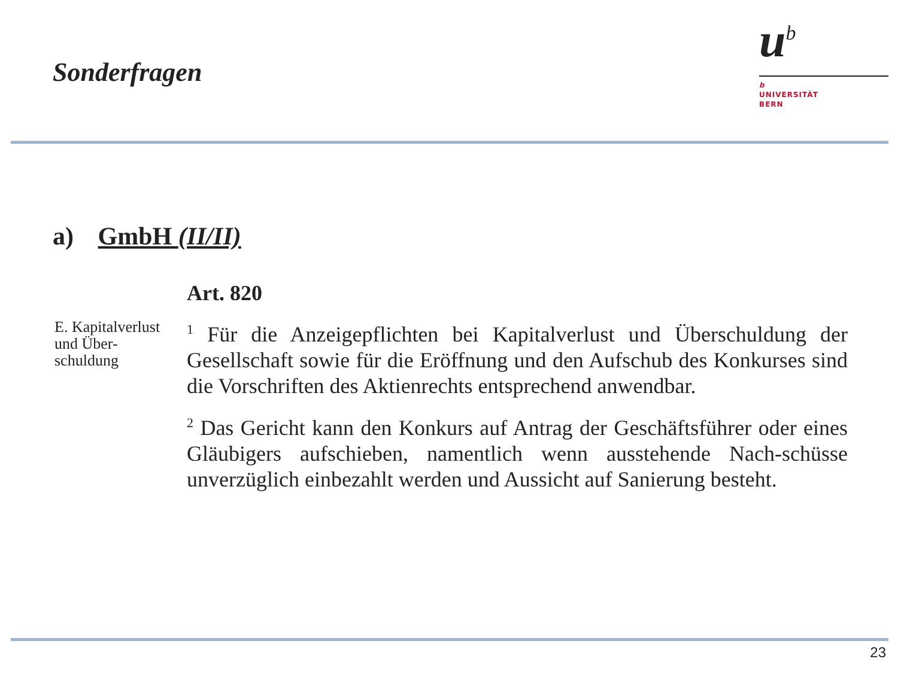Sonderfragen
u<sup>b</sup>
b
UNIVERSITÄT
BERN
a) GmbH (II/II)
Art. 820
E. Kapitalverlust und Über-schuldung
<sup>1</sup> Für die Anzeigepflichten bei Kapitalverlust und Überschuldung der Gesellschaft sowie für die Eröffnung und den Aufschub des Konkurses sind die Vorschriften des Aktienrechts entsprechend anwendbar.
<sup>2</sup> Das Gericht kann den Konkurs auf Antrag der Geschäftsführer oder eines Gläubigers aufschieben, namentlich wenn ausstehende Nach-schüsse unverzüglich einbezahlt werden und Aussicht auf Sanierung besteht.
23